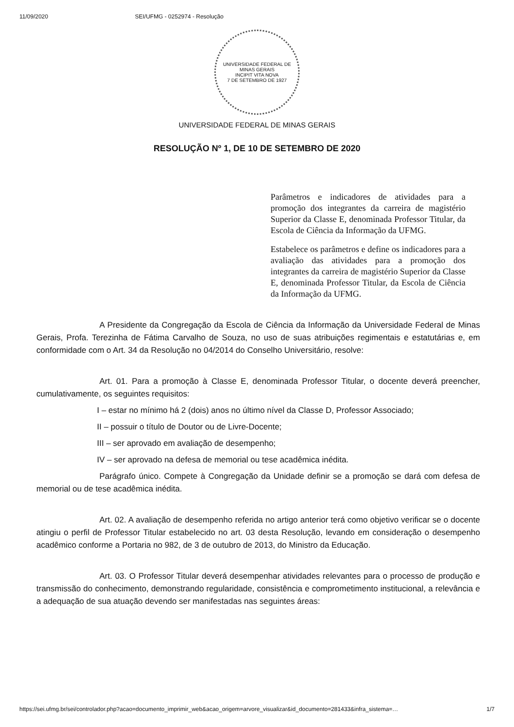11/09/2020 SEI/UFMG - 0252974 - Resolução
UNIVERSIDADE FEDERAL DE MINAS GERAIS
INCIPIT VITA NOVA
7 DE SETEMBRO DE 1927
UNIVERSIDADE FEDERAL DE MINAS GERAIS
RESOLUÇÃO Nº 1, DE 10 DE SETEMBRO DE 2020
Parâmetros e indicadores de atividades para a promoção dos integrantes da carreira de magistério Superior da Classe E, denominada Professor Titular, da Escola de Ciência da Informação da UFMG.
Estabelece os parâmetros e define os indicadores para a avaliação das atividades para a promoção dos integrantes da carreira de magistério Superior da Classe E, denominada Professor Titular, da Escola de Ciência da Informação da UFMG.
A Presidente da Congregação da Escola de Ciência da Informação da Universidade Federal de Minas Gerais, Profa. Terezinha de Fátima Carvalho de Souza, no uso de suas atribuições regimentais e estatutárias e, em conformidade com o Art. 34 da Resolução no 04/2014 do Conselho Universitário, resolve:
Art. 01. Para a promoção à Classe E, denominada Professor Titular, o docente deverá preencher, cumulativamente, os seguintes requisitos:
I – estar no mínimo há 2 (dois) anos no último nível da Classe D, Professor Associado;
II – possuir o título de Doutor ou de Livre-Docente;
III – ser aprovado em avaliação de desempenho;
IV – ser aprovado na defesa de memorial ou tese acadêmica inédita.
Parágrafo único. Compete à Congregação da Unidade definir se a promoção se dará com defesa de memorial ou de tese acadêmica inédita.
Art. 02. A avaliação de desempenho referida no artigo anterior terá como objetivo verificar se o docente atingiu o perfil de Professor Titular estabelecido no art. 03 desta Resolução, levando em consideração o desempenho acadêmico conforme a Portaria no 982, de 3 de outubro de 2013, do Ministro da Educação.
Art. 03. O Professor Titular deverá desempenhar atividades relevantes para o processo de produção e transmissão do conhecimento, demonstrando regularidade, consistência e comprometimento institucional, a relevância e a adequação de sua atuação devendo ser manifestadas nas seguintes áreas:
https://sei.ufmg.br/sei/controlador.php?acao=documento_imprimir_web&acao_origem=arvore_visualizar&id_documento=281433&infra_sistema=… 1/7